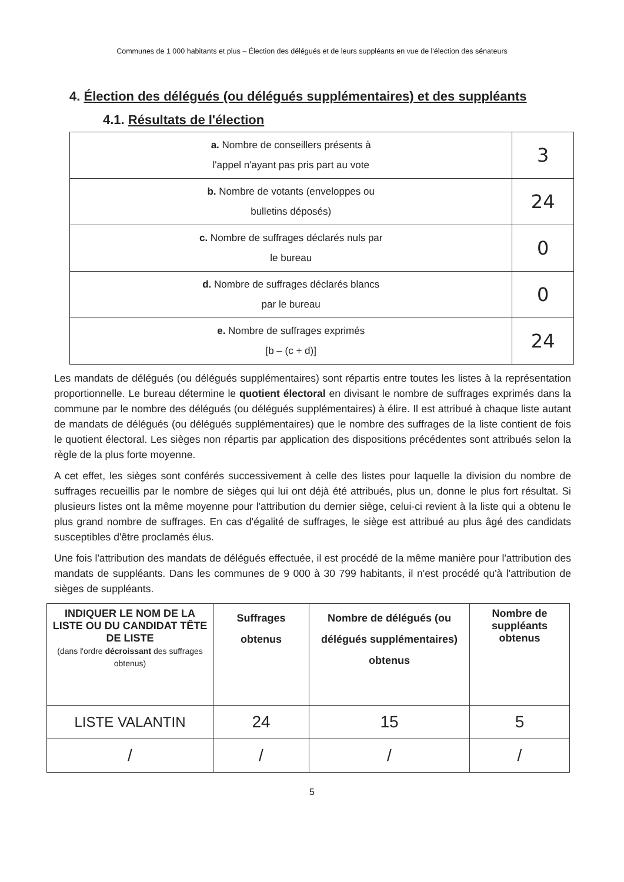Communes de 1 000 habitants et plus – Élection des délégués et de leurs suppléants en vue de l'élection des sénateurs
4. Élection des délégués (ou délégués supplémentaires) et des suppléants
4.1. Résultats de l'élection
| a. Nombre de conseillers présents à l'appel n'ayant pas pris part au vote | 3 |
| b. Nombre de votants (enveloppes ou bulletins déposés) | 24 |
| c. Nombre de suffrages déclarés nuls par le bureau | 0 |
| d. Nombre de suffrages déclarés blancs par le bureau | 0 |
| e. Nombre de suffrages exprimés [b – (c + d)] | 24 |
Les mandats de délégués (ou délégués supplémentaires) sont répartis entre toutes les listes à la représentation proportionnelle. Le bureau détermine le quotient électoral en divisant le nombre de suffrages exprimés dans la commune par le nombre des délégués (ou délégués supplémentaires) à élire. Il est attribué à chaque liste autant de mandats de délégués (ou délégués supplémentaires) que le nombre des suffrages de la liste contient de fois le quotient électoral. Les sièges non répartis par application des dispositions précédentes sont attribués selon la règle de la plus forte moyenne.
A cet effet, les sièges sont conférés successivement à celle des listes pour laquelle la division du nombre de suffrages recueillis par le nombre de sièges qui lui ont déjà été attribués, plus un, donne le plus fort résultat. Si plusieurs listes ont la même moyenne pour l'attribution du dernier siège, celui-ci revient à la liste qui a obtenu le plus grand nombre de suffrages. En cas d'égalité de suffrages, le siège est attribué au plus âgé des candidats susceptibles d'être proclamés élus.
Une fois l'attribution des mandats de délégués effectuée, il est procédé de la même manière pour l'attribution des mandats de suppléants. Dans les communes de 9 000 à 30 799 habitants, il n'est procédé qu'à l'attribution de sièges de suppléants.
| INDIQUER LE NOM DE LA LISTE OU DU CANDIDAT TÊTE DE LISTE (dans l'ordre décroissant des suffrages obtenus) | Suffrages obtenus | Nombre de délégués (ou délégués supplémentaires) obtenus | Nombre de suppléants obtenus |
| --- | --- | --- | --- |
| LISTE VALANTIN | 24 | 15 | 5 |
| / | / | / | / |
5